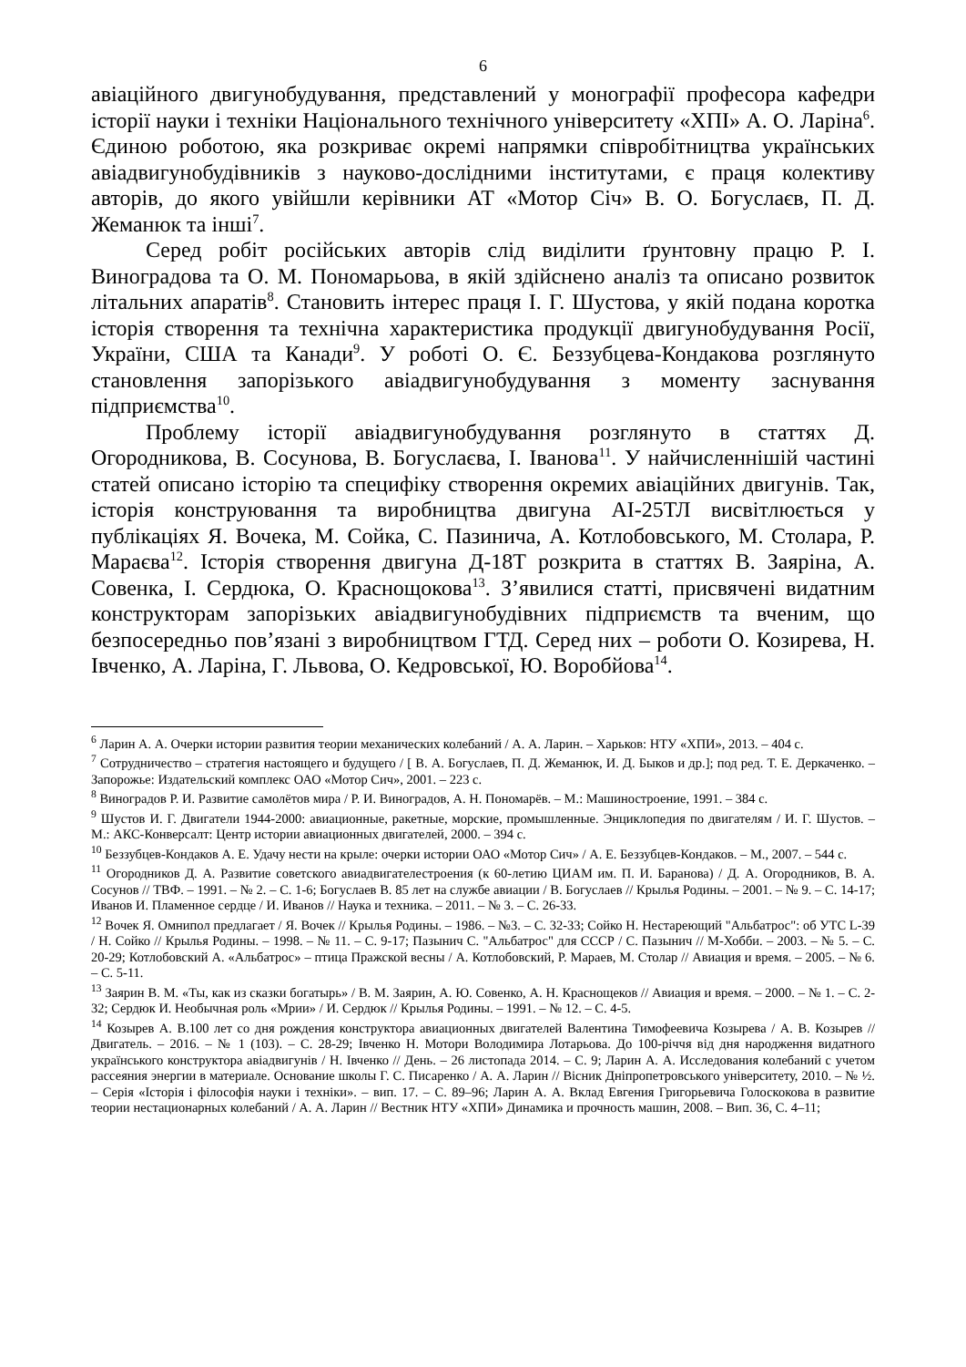6
авіаційного двигунобудування, представлений у монографії професора кафедри історії науки і техніки Національного технічного університету «ХПІ» А. О. Ларіна<sup>6</sup>. Єдиною роботою, яка розкриває окремі напрямки співробітництва українських авіадвигунобудівників з науково-дослідними інститутами, є праця колективу авторів, до якого увійшли керівники АТ «Мотор Січ» В. О. Богуслаєв, П. Д. Жеманюк та інші<sup>7</sup>.
Серед робіт російських авторів слід виділити ґрунтовну працю Р. І. Виноградова та О. М. Пономарьова, в якій здійснено аналіз та описано розвиток літальних апаратів<sup>8</sup>. Становить інтерес праця І. Г. Шустова, у якій подана коротка історія створення та технічна характеристика продукції двигунобудування Росії, України, США та Канади<sup>9</sup>. У роботі О. Є. Беззубцева-Кондакова розглянуто становлення запорізького авіадвигунобудування з моменту заснування підприємства<sup>10</sup>.
Проблему історії авіадвигунобудування розглянуто в статтях Д. Огородникова, В. Сосунова, В. Богуслаєва, І. Іванова<sup>11</sup>. У найчисленнішій частині статей описано історію та специфіку створення окремих авіаційних двигунів. Так, історія конструювання та виробництва двигуна АІ-25ТЛ висвітлюється у публікаціях Я. Вочека, М. Сойка, С. Пазинича, А. Котлобовського, М. Столара, Р. Мараєва<sup>12</sup>. Історія створення двигуна Д-18Т розкрита в статтях В. Заяріна, А. Совенка, І. Сердюка, О. Краснощокова<sup>13</sup>. З’явилися статті, присвячені видатним конструкторам запорізьких авіадвигунобудівних підприємств та вченим, що безпосередньо пов’язані з виробництвом ГТД. Серед них – роботи О. Козирева, Н. Івченко, А. Ларіна, Г. Львова, О. Кедровської, Ю. Воробйова<sup>14</sup>.
<sup>6</sup> Ларин А. А. Очерки истории развития теории механических колебаний / А. А. Ларин. – Харьков: НТУ «ХПИ», 2013. – 404 с.
<sup>7</sup> Сотрудничество – стратегия настоящего и будущего / [ В. А. Богуслаев, П. Д. Жеманюк, И. Д. Быков и др.]; под ред. Т. Е. Деркаченко. – Запорожье: Издательский комплекс ОАО «Мотор Сич», 2001. – 223 с.
<sup>8</sup> Виноградов Р. И. Развитие самолётов мира / Р. И. Виноградов, А. Н. Пономарёв. – М.: Машиностроение, 1991. – 384 с.
<sup>9</sup> Шустов И. Г. Двигатели 1944-2000: авиационные, ракетные, морские, промышленные. Энциклопедия по двигателям / И. Г. Шустов. – М.: АКС-Конверсалт: Центр истории авиационных двигателей, 2000. – 394 с.
<sup>10</sup> Беззубцев-Кондаков А. Е. Удачу нести на крыле: очерки истории ОАО «Мотор Сич» / А. Е. Беззубцев-Кондаков. – М., 2007. – 544 с.
<sup>11</sup> Огородников Д. А. Развитие советского авиадвигателестроения (к 60-летию ЦИАМ им. П. И. Баранова) / Д. А. Огородников, В. А. Сосунов // ТВФ. – 1991. – № 2. – С. 1-6; Богуслаев В. 85 лет на службе авиации / В. Богуслаев // Крылья Родины. – 2001. – № 9. – С. 14-17; Иванов И. Пламенное сердце / И. Иванов // Наука и техника. – 2011. – № 3. – С. 26-33.
<sup>12</sup> Вочек Я. Омнипол предлагает / Я. Вочек // Крылья Родины. – 1986. – №3. – С. 32-33; Сойко Н. Нестареющий "Альбатрос": об УТС L-39 / Н. Сойко // Крылья Родины. – 1998. – № 11. – С. 9-17; Пазынич С. "Альбатрос" для СССР / С. Пазынич // М-Хобби. – 2003. – № 5. – С. 20-29; Котлобовский А. «Альбатрос» – птица Пражской весны / А. Котлобовский, Р. Мараев, М. Столар // Авиация и время. – 2005. – № 6. – С. 5-11.
<sup>13</sup> Заярин В. М. «Ты, как из сказки богатырь» / В. М. Заярин, А. Ю. Совенко, А. Н. Краснощеков // Авиация и время. – 2000. – № 1. – С. 2-32; Сердюк И. Необычная роль «Мрии» / И. Сердюк // Крылья Родины. – 1991. – № 12. – С. 4-5.
<sup>14</sup> Козырев А. В.100 лет со дня рождения конструктора авиационных двигателей Валентина Тимофеевича Козырева / А. В. Козырев // Двигатель. – 2016. – № 1 (103). – С. 28-29; Івченко Н. Мотори Володимира Лотарьова. До 100-річчя від дня народження видатного українського конструктора авіадвигунів / Н. Івченко // День. – 26 листопада 2014. – С. 9; Ларин А. А. Исследования колебаний с учетом рассеяния энергии в материале. Основание школы Г. С. Писаренко / А. А. Ларин // Вісник Дніпропетровського університету, 2010. – № ½. – Серія «Історія і філософія науки і техніки». – вип. 17. – С. 89–96; Ларин А. А. Вклад Евгения Григорьевича Голоскокова в развитие теории нестационарных колебаний / А. А. Ларин // Вестник НТУ «ХПИ» Динамика и прочность машин, 2008. – Вип. 36, С. 4–11;